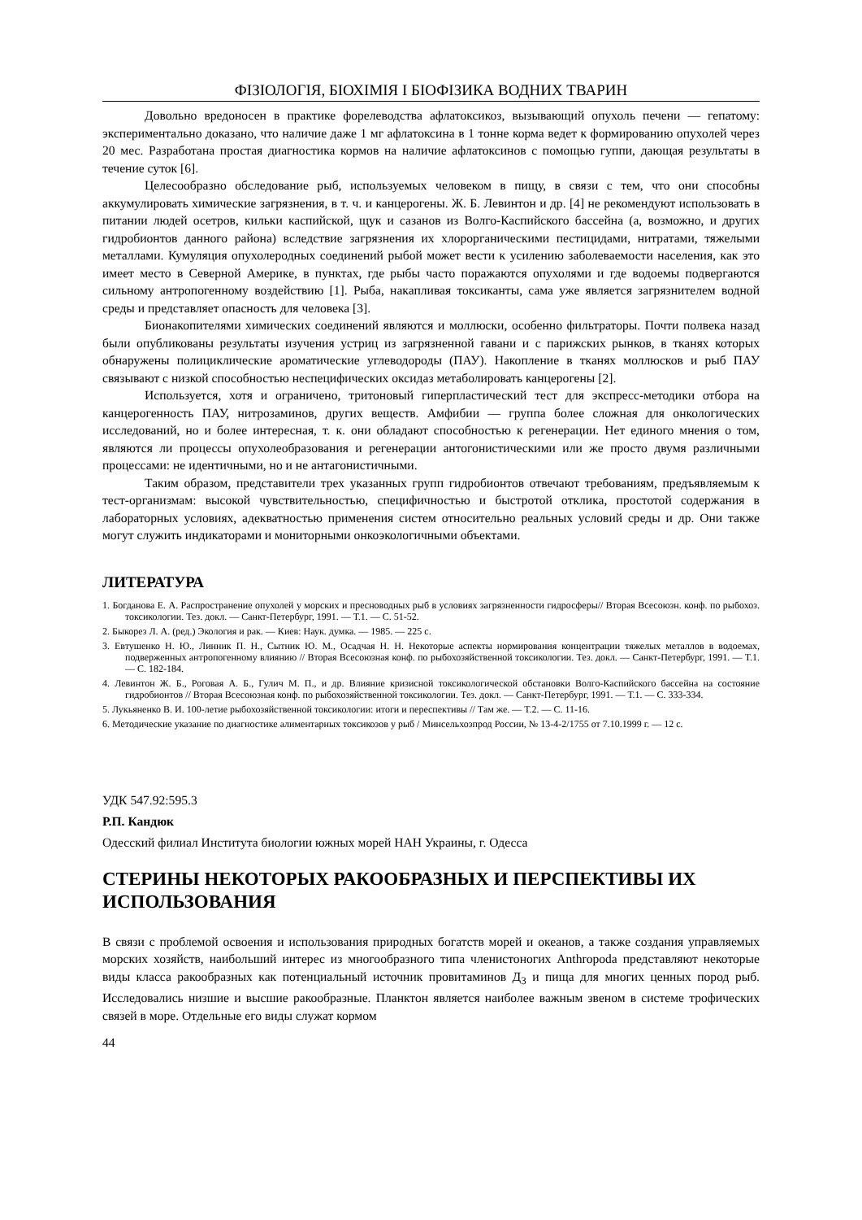ФІЗІОЛОГІЯ, БІОХІМІЯ І БІОФІЗИКА ВОДНИХ ТВАРИН
Довольно вредоносен в практике форелеводства афлатоксикоз, вызывающий опухоль печени — гепатому: экспериментально доказано, что наличие даже 1 мг афлатоксина в 1 тонне корма ведет к формированию опухолей через 20 мес. Разработана простая диагностика кормов на наличие афлатоксинов с помощью гуппи, дающая результаты в течение суток [6].
Целесообразно обследование рыб, используемых человеком в пищу, в связи с тем, что они способны аккумулировать химические загрязнения, в т. ч. и канцерогены. Ж. Б. Левинтон и др. [4] не рекомендуют использовать в питании людей осетров, кильки каспийской, щук и сазанов из Волго-Каспийского бассейна (а, возможно, и других гидробионтов данного района) вследствие загрязнения их хлорорганическими пестицидами, нитратами, тяжелыми металлами. Кумуляция опухолеродных соединений рыбой может вести к усилению заболеваемости населения, как это имеет место в Северной Америке, в пунктах, где рыбы часто поражаются опухолями и где водоемы подвергаются сильному антропогенному воздействию [1]. Рыба, накапливая токсиканты, сама уже является загрязнителем водной среды и представляет опасность для человека [3].
Бионакопителями химических соединений являются и моллюски, особенно фильтраторы. Почти полвека назад были опубликованы результаты изучения устриц из загрязненной гавани и с парижских рынков, в тканях которых обнаружены полициклические ароматические углеводороды (ПАУ). Накопление в тканях моллюсков и рыб ПАУ связывают с низкой способностью неспецифических оксидаз метаболировать канцерогены [2].
Используется, хотя и ограничено, тритоновый гиперпластический тест для экспресс-методики отбора на канцерогенность ПАУ, нитрозаминов, других веществ. Амфибии — группа более сложная для онкологических исследований, но и более интересная, т. к. они обладают способностью к регенерации. Нет единого мнения о том, являются ли процессы опухолеобразования и регенерации антогонистическими или же просто двумя различными процессами: не идентичными, но и не антагонистичными.
Таким образом, представители трех указанных групп гидробионтов отвечают требованиям, предъявляемым к тест-организмам: высокой чувствительностью, специфичностью и быстротой отклика, простотой содержания в лабораторных условиях, адекватностью применения систем относительно реальных условий среды и др. Они также могут служить индикаторами и мониторными онкоэкологичными объектами.
ЛИТЕРАТУРА
1. Богданова Е. А. Распространение опухолей у морских и пресноводных рыб в условиях загрязненности гидросферы// Вторая Всесоюзн. конф. по рыбохоз. токсикологии. Тез. докл. — Санкт-Петербург, 1991. — Т.1. — С. 51-52.
2. Быкорез Л. А. (ред.) Экология и рак. — Киев: Наук. думка. — 1985. — 225 с.
3. Евтушенко Н. Ю., Линник П. Н., Сытник Ю. М., Осадчая Н. Н. Некоторые аспекты нормирования концентрации тяжелых металлов в водоемах, подверженных антропогенному влиянию // Вторая Всесоюзная конф. по рыбохозяйственной токсикологии. Тез. докл. — Санкт-Петербург, 1991. — Т.1. — С. 182-184.
4. Левинтон Ж. Б., Роговая А. Б., Гулич М. П., и др. Влияние кризисной токсикологической обстановки Волго-Каспийского бассейна на состояние гидробионтов // Вторая Всесоюзная конф. по рыбохозяйственной токсикологии. Тез. докл. — Санкт-Петербург, 1991. — Т.1. — С. 333-334.
5. Лукьяненко В. И. 100-летие рыбохозяйственной токсикологии: итоги и переспективы // Там же. — Т.2. — С. 11-16.
6. Методические указание по диагностике алиментарных токсикозов у рыб / Минсельхозпрод России, № 13-4-2/1755 от 7.10.1999 г. — 12 с.
УДК 547.92:595.3
Р.П. Кандюк
Одесский филиал Института биологии южных морей НАН Украины, г. Одесса
СТЕРИНЫ НЕКОТОРЫХ РАКООБРАЗНЫХ И ПЕРСПЕКТИВЫ ИХ ИСПОЛЬЗОВАНИЯ
В связи с проблемой освоения и использования природных богатств морей и океанов, а также создания управляемых морских хозяйств, наибольший интерес из многообразного типа членистоногих Anthropoda представляют некоторые виды класса ракообразных как потенциальный источник провитаминов Д<sub>3</sub> и пища для многих ценных пород рыб. Исследовались низшие и высшие ракообразные. Планктон является наиболее важным звеном в системе трофических связей в море. Отдельные его виды служат кормом
44